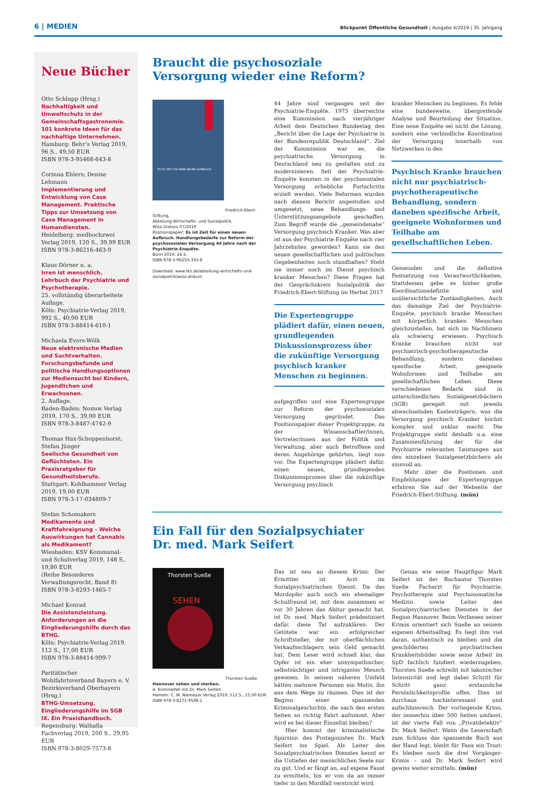6 | MEDIEN Blickpunkt Öffentliche Gesundheit | Ausgabe 4/2019 | 35. Jahrgang
Neue Bücher
Otto Schlupp (Hrsg.)
Nachhaltigkeit und Umweltschutz in der Gemeinschaftsgastronomie. 101 konkrete Ideen für das nachhaltige Unternehmen.
Hamburg: Behr’s Verlag 2019, 96 S., 49,50 EUR
ISBN 978-3-95468-643-8
Corinna Ehlers; Denise Lehmann
Implementierung und Entwicklung von Case Management. Praktische Tipps zur Umsetzung von Case Management in Humandiensten.
Heidelberg: medhochzwei Verlag 2019, 120 S., 39,99 EUR
ISBN 978-3-86216-463-9
Klaus Dörner u. a.
Irren ist menschlich. Lehrbuch der Psychiatrie und Psychotherapie.
25. vollständig überarbeitete Auflage.
Köln: Psychiatrie-Verlag 2019, 992 S., 40,00 EUR
ISBN 978-3-88414-610-1
Michaela Evers-Wölk
Neue elektronische Medien und Suchtverhalten. Forschungsbefunde und politische Handlungsoptionen zur Mediensucht bei Kindern, Jugendlichen und Erwachsenen.
2. Auflage.
Baden-Baden: Nomos Verlag 2019, 170 S., 39,00 EUR
ISBN 978-3-8487-4742-9
Thomas Hax-Schoppenhorst; Stefan Jünger
Seelische Gesundheit von Geflüchteten. Ein Praxisratgeber für Gesundheitsberufe.
Stuttgart: Kohlhammer Verlag 2019, 19,00 EUR
ISBN 978-3-17-034809-7
Stefan Schomakers
Medikamente und Kraftfahreignung – Welche Auswirkungen hat Cannabis als Medikament?
Wiesbaden: KSV Kommunal- und Schulverlag 2019, 148 S., 19,80 EUR
(Reihe Besonderes Verwaltungsrecht, Band 8)
ISBN 978-3-8293-1465-7
Michael Konrad
Die Assistenzleistung. Anforderungen an die Eingliederungshilfe durch das BTHG.
Köln: Psychiatrie-Verlag 2019, 112 S., 17,00 EUR
ISBN 978-3-88414-999-7
Paritätischer Wohlfahrtsverband Bayern e. V. Bezirksverband Oberbayern (Hrsg.)
BTHG-Umsetzung. Eingliederungshilfe im SGB IX. Ein Praxishandbuch.
Regensburg: Walhalla Fachverlag 2019, 200 S., 29,95 EUR
ISBN 978-3-8029-7573-8
Braucht die psychosoziale
Versorgung wieder eine Reform?
ES IST ZEIT FÜR EINEN NEUEN AUFBRUCH!
Friedrich-Ebert-Stiftung,
Abteilung Wirtschafts- und Sozialpolitik.
Wiso Diskurs 07/2019
Positionspapier: Es ist Zeit für einen neuen Aufbruch. Handlungsbedarfe zur Reform der psychosozialen Versorgung 44 Jahre nach der Psychiatrie-Enquête.
Bonn 2019, 24 S.
ISBN 978-3-96250-333-8
Download: www.fes.de/abteilung-wirtschafts-und-sozialpolitik/wiso-diskurs
44 Jahre sind vergangen seit der Psychiatrie-Enquête. 1975 überreichte eine Kommission nach vierjähriger Arbeit dem Deutschen Bundestag den „Bericht über die Lage der Psychiatrie in der Bundesrepublik Deutschland“. Ziel der Kommission war es, die psychiatrische Versorgung in Deutschland neu zu gestalten und zu modernisieren. Seit der Psychiatrie-Enquête konnten in der psychosozialen Versorgung erhebliche Fortschritte erzielt werden. Viele Reformen wurden nach diesem Bericht angestoßen und umgesetzt, neue Behandlungs- und Unterstützungsangebote geschaffen. Zum Begriff wurde die „gemeindenahe“ Versorgung psychisch Kranker. Was aber ist aus der Psychiatrie-Enquête nach vier Jahrzehnten geworden? Kann sie den neuen gesellschaftlichen und politischen Gegebenheiten noch standhalten? Steht sie immer noch im Dienst psychisch kranker Menschen? Diese Fragen hat der Gesprächskreis Sozialpolitik der Friedrich-Ebert-Stiftung im Herbst 2017
Die Expertengruppe plädiert dafür, einen neuen, grundlegenden Diskussionsprozess über die zukünftige Versorgung psychisch kranker Menschen zu beginnen.
aufgegriffen und eine Expertengruppe zur Reform der psychosozialen Versorgung gegründet. Das Positionspapier dieser Projektgruppe, zu der Wissenschaftler/innen, Vertreter/innen aus der Politik und Verwaltung, aber auch Betroffene und deren Angehörige gehörten, liegt nun vor. Die Expertengruppe plädiert dafür, einen neuen, grundlegenden Diskussionsprozess über die zukünftige Versorgung psychisch
kranker Menschen zu beginnen. Es fehle eine bundesweite, übergreifende Analyse und Beurteilung der Situation. Eine neue Enquête sei nicht die Lösung, sondern eine verbindliche Koordination der Versorgung innerhalb von Netzwerken in den
Psychisch Kranke brauchen nicht nur psychiatrisch-psychotherapeutische Behandlung, sondern daneben spezifische Arbeit, geeignete Wohnformen und Teilhabe am gesellschaftlichen Leben.
Gemeinden und die definitive Festsetzung von Verantwortlichkeiten. Stattdessen gebe es bisher große Koordinationsdefizite und unübersichtliche Zuständigkeiten. Auch das damalige Ziel der Psychiatrie-Enquête, psychisch kranke Menschen mit körperlich kranken Menschen gleichzustellen, hat sich im Nachhinein als schwierig erwiesen. Psychisch Kranke brauchen nicht nur psychiatrisch-psychotherapeutische Behandlung, sondern daneben spezifische Arbeit, geeignete Wohnformen und Teilhabe am gesellschaftlichen Leben. Diese verschiedenen Bedarfe sind in unterschiedlichen Sozialgesetzbüchern (SGB) geregelt mit jeweils abwechselnden Kostenträgern, was die Versorgung psychisch Kranker höchst komplex und unklar macht. Die Projektgruppe sieht deshalb u.a. eine Zusammenführung der für die Psychiatrie relevanten Leistungen aus den einzelnen Sozialgesetzbüchern als sinnvoll an.
Mehr über die Positionen und Empfehlungen der Expertengruppe erfahren Sie auf der Webseite der Friedrich-Ebert-Stiftung. (mün)
Ein Fall für den Sozialpsychiater
Dr. med. Mark Seifert
Thorsten Sueße
SEHEN
Thorsten Sueße
Hannover sehen und sterben.
4. Kriminalfall mit Dr. Mark Seifert.
Hameln: C. W. Niemeyer Verlag 2019, 512 S., 15,00 EUR
ISBN 978-3-8271-9508-1
Das ist neu an diesem Krimi: Der Ermittler ist Arzt im Sozialpsychiatrischen Dienst. Da das Mordopfer auch noch ein ehemaliger Schulfreund ist, mit dem zusammen er vor 30 Jahren das Abitur gemacht hat, ist Dr. med. Mark Seifert prädestiniert dafür, diese Tat aufzuklären. Der Getötete war ein erfolgreicher Schriftsteller, der mit oberflächlichen Verkaufsschlagern sein Geld gemacht hat. Dem Leser wird schnell klar, das Opfer ist ein eher unsympathischer, selbstsüchtiger und intriganter Mensch gewesen. In seinem näheren Umfeld hätten mehrere Personen ein Motiv, ihn aus dem Wege zu räumen. Dies ist der Beginn einer spannenden Kriminalgeschichte, die nach den ersten Seiten so richtig Fahrt aufnimmt. Aber wird es bei dieser Einzeltat bleiben?
Hier kommt der kriminalistische Spürsinn des Protagonisten Dr. Mark Seifert ins Spiel. Als Leiter des Sozialpsychiatrischen Dienstes kennt er die Untiefen der menschlichen Seele nur zu gut. Und er fängt an, auf eigene Faust zu ermitteln, bis er von da an immer tiefer in den Mordfall verstrickt wird.
Genau wie seine Hauptfigur Mark Seifert ist der Buchautor Thorsten Sueße Facharzt für Psychiatrie, Psychotherapie und Psychosomatische Medizin sowie Leiter des Sozialpsychiatrischen Dienstes in der Region Hannover. Beim Verfassen seiner Krimis orientiert sich Sueße an seinem eigenen Arbeitsalltag. Es liegt ihm viel daran, authentisch zu bleiben und die geschilderten psychiatrischen Krankheitsbilder sowie seine Arbeit im SpD fachlich fundiert wiederzugeben. Thorsten Sueße schreibt mit lakonischer Intensivität und legt dabei Schritt für Schritt ganz erstaunliche Persönlichkeitsprofile offen. Dies ist durchaus hochinteressant und aufschlussreich. Der vorliegende Krimi, der immerhin über 500 Seiten umfasst, ist der vierte Fall von „Privatdetektiv“ Dr. Mark Seifert. Wenn die Leserschaft zum Schluss das spannende Buch aus der Hand legt, bleibt für Fans ein Trost: Es bleiben noch die drei Vorgänger-Krimis – und Dr. Mark Seifert wird gewiss weiter ermitteln. (mün)